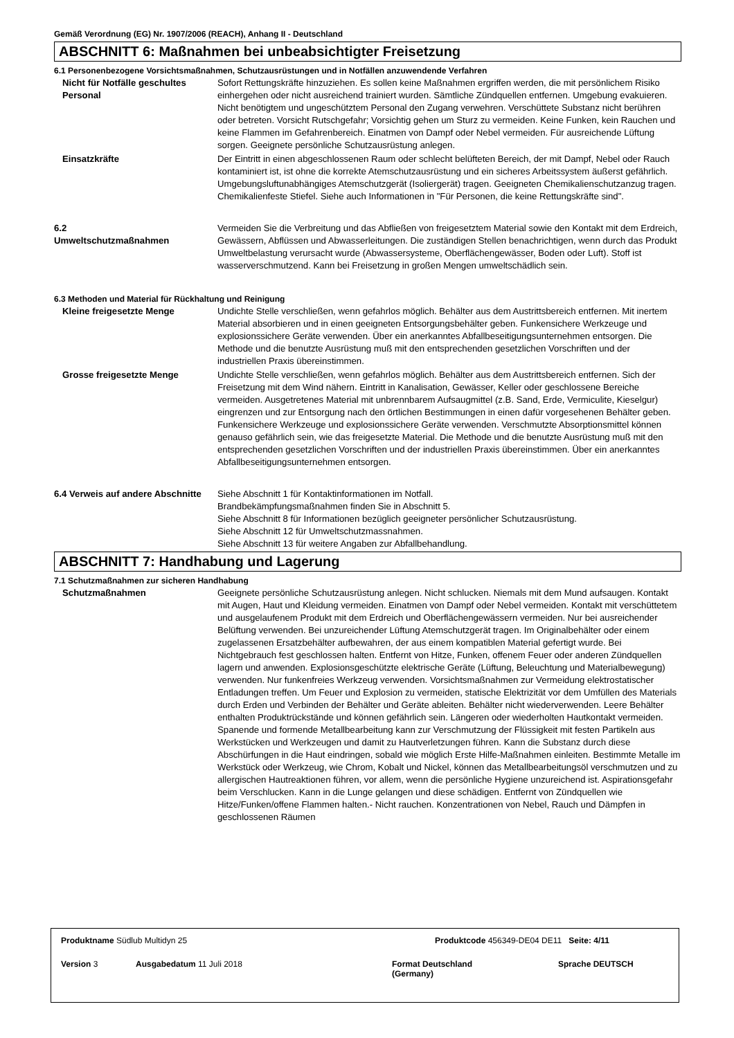Gemäß Verordnung (EG) Nr. 1907/2006 (REACH), Anhang II - Deutschland
ABSCHNITT 6: Maßnahmen bei unbeabsichtigter Freisetzung
6.1 Personenbezogene Vorsichtsmaßnahmen, Schutzausrüstungen und in Notfällen anzuwendende Verfahren
Nicht für Notfälle geschultes Personal
Sofort Rettungskräfte hinzuziehen. Es sollen keine Maßnahmen ergriffen werden, die mit persönlichem Risiko einhergehen oder nicht ausreichend trainiert wurden. Sämtliche Zündquellen entfernen. Umgebung evakuieren. Nicht benötigtem und ungeschütztem Personal den Zugang verwehren. Verschüttete Substanz nicht berühren oder betreten. Vorsicht Rutschgefahr; Vorsichtig gehen um Sturz zu vermeiden. Keine Funken, kein Rauchen und keine Flammen im Gefahrenbereich. Einatmen von Dampf oder Nebel vermeiden. Für ausreichende Lüftung sorgen. Geeignete persönliche Schutzausrüstung anlegen.
Einsatzkräfte Der Eintritt in einen abgeschlossenen Raum oder schlecht belüfteten Bereich, der mit Dampf, Nebel oder Rauch kontaminiert ist, ist ohne die korrekte Atemschutzausrüstung und ein sicheres Arbeitssystem äußerst gefährlich. Umgebungsluftunabhängiges Atemschutzgerät (Isoliergerät) tragen. Geeigneten Chemikalienschutzanzug tragen. Chemikalienfeste Stiefel. Siehe auch Informationen in "Für Personen, die keine Rettungskräfte sind".
6.2
Umweltschutzmaßnahmen
Vermeiden Sie die Verbreitung und das Abfließen von freigesetztem Material sowie den Kontakt mit dem Erdreich, Gewässern, Abflüssen und Abwasserleitungen. Die zuständigen Stellen benachrichtigen, wenn durch das Produkt Umweltbelastung verursacht wurde (Abwassersysteme, Oberflächengewässer, Boden oder Luft). Stoff ist wasserverschmutzend. Kann bei Freisetzung in großen Mengen umweltschädlich sein.
6.3 Methoden und Material für Rückhaltung und Reinigung
Kleine freigesetzte Menge Undichte Stelle verschließen, wenn gefahrlos möglich. Behälter aus dem Austrittsbereich entfernen. Mit inertem Material absorbieren und in einen geeigneten Entsorgungsbehälter geben. Funkensichere Werkzeuge und explosionssichere Geräte verwenden. Über ein anerkanntes Abfallbeseitigungsunternehmen entsorgen. Die Methode und die benutzte Ausrüstung muß mit den entsprechenden gesetzlichen Vorschriften und der industriellen Praxis übereinstimmen.
Grosse freigesetzte Menge Undichte Stelle verschließen, wenn gefahrlos möglich. Behälter aus dem Austrittsbereich entfernen. Sich der Freisetzung mit dem Wind nähern. Eintritt in Kanalisation, Gewässer, Keller oder geschlossene Bereiche vermeiden. Ausgetretenes Material mit unbrennbarem Aufsaugmittel (z.B. Sand, Erde, Vermiculite, Kieselgur) eingrenzen und zur Entsorgung nach den örtlichen Bestimmungen in einen dafür vorgesehenen Behälter geben. Funkensichere Werkzeuge und explosionssichere Geräte verwenden. Verschmutzte Absorptionsmittel können genauso gefährlich sein, wie das freigesetzte Material. Die Methode und die benutzte Ausrüstung muß mit den entsprechenden gesetzlichen Vorschriften und der industriellen Praxis übereinstimmen. Über ein anerkanntes Abfallbeseitigungsunternehmen entsorgen.
6.4 Verweis auf andere Abschnitte
Siehe Abschnitt 1 für Kontaktinformationen im Notfall.
Brandbekämpfungsmaßnahmen finden Sie in Abschnitt 5.
Siehe Abschnitt 8 für Informationen bezüglich geeigneter persönlicher Schutzausrüstung.
Siehe Abschnitt 12 für Umweltschutzmassnahmen.
Siehe Abschnitt 13 für weitere Angaben zur Abfallbehandlung.
ABSCHNITT 7: Handhabung und Lagerung
7.1 Schutzmaßnahmen zur sicheren Handhabung
Schutzmaßnahmen Geeignete persönliche Schutzausrüstung anlegen. Nicht schlucken. Niemals mit dem Mund aufsaugen. Kontakt mit Augen, Haut und Kleidung vermeiden. Einatmen von Dampf oder Nebel vermeiden. Kontakt mit verschüttetem und ausgelaufenem Produkt mit dem Erdreich und Oberflächengewässern vermeiden. Nur bei ausreichender Belüftung verwenden. Bei unzureichender Lüftung Atemschutzgerät tragen. Im Originalbehälter oder einem zugelassenen Ersatzbehälter aufbewahren, der aus einem kompatiblen Material gefertigt wurde. Bei Nichtgebrauch fest geschlossen halten. Entfernt von Hitze, Funken, offenem Feuer oder anderen Zündquellen lagern und anwenden. Explosionsgeschützte elektrische Geräte (Lüftung, Beleuchtung und Materialbewegung) verwenden. Nur funkenfreies Werkzeug verwenden. Vorsichtsmaßnahmen zur Vermeidung elektrostatischer Entladungen treffen. Um Feuer und Explosion zu vermeiden, statische Elektrizität vor dem Umfüllen des Materials durch Erden und Verbinden der Behälter und Geräte ableiten. Behälter nicht wiederverwenden. Leere Behälter enthalten Produktrückstände und können gefährlich sein. Längeren oder wiederholten Hautkontakt vermeiden. Spanende und formende Metallbearbeitung kann zur Verschmutzung der Flüssigkeit mit festen Partikeln aus Werkstücken und Werkzeugen und damit zu Hautverletzungen führen. Kann die Substanz durch diese Abschürfungen in die Haut eindringen, sobald wie möglich Erste Hilfe-Maßnahmen einleiten. Bestimmte Metalle im Werkstück oder Werkzeug, wie Chrom, Kobalt und Nickel, können das Metallbearbeitungsöl verschmutzen und zu allergischen Hautreaktionen führen, vor allem, wenn die persönliche Hygiene unzureichend ist. Aspirationsgefahr beim Verschlucken. Kann in die Lunge gelangen und diese schädigen. Entfernt von Zündquellen wie Hitze/Funken/offene Flammen halten.- Nicht rauchen. Konzentrationen von Nebel, Rauch und Dämpfen in geschlossenen Räumen
Produktname Südlub Multidyn 25 Produktcode 456349-DE04 DE11 Seite: 4/11
Version 3 Ausgabedatum 11 Juli 2018 Format Deutschland
(Germany)
Sprache DEUTSCH